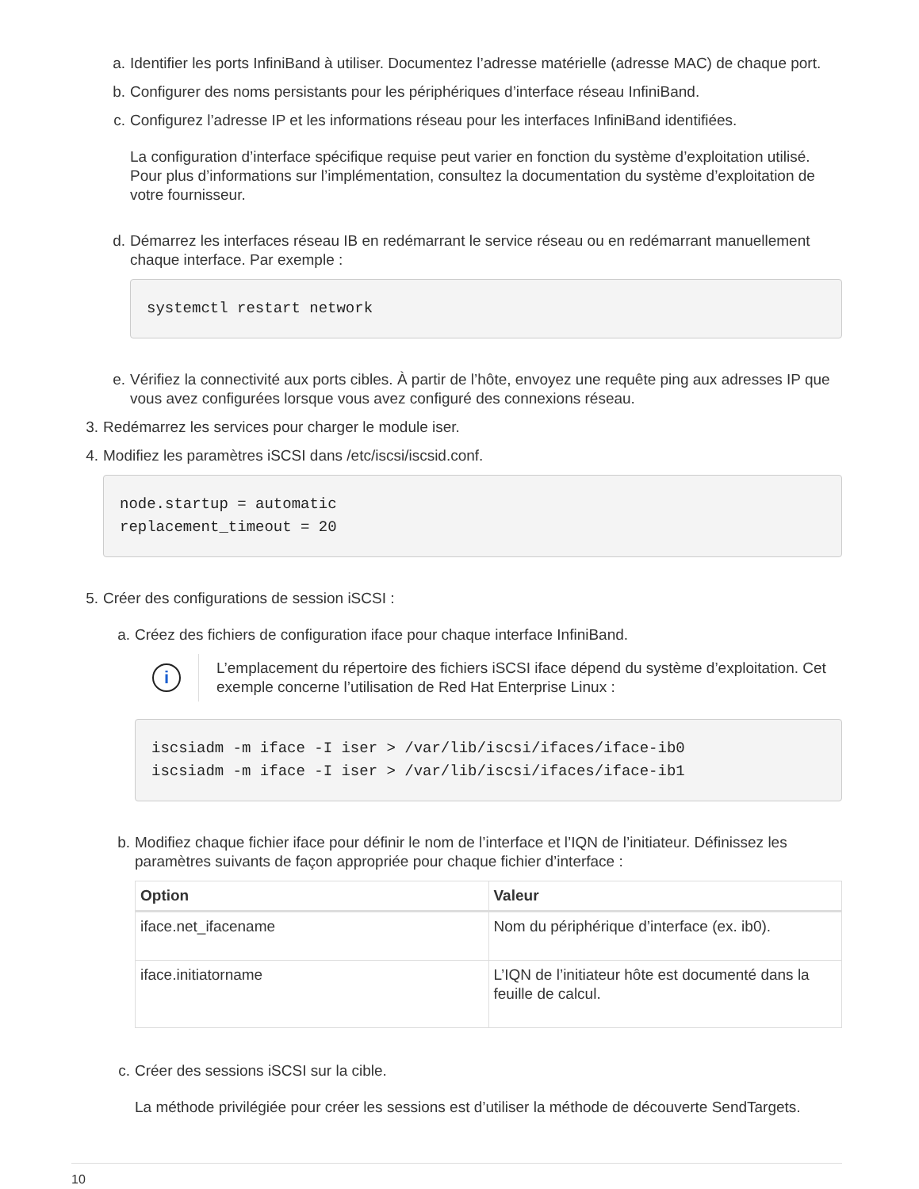a. Identifier les ports InfiniBand à utiliser. Documentez l’adresse matérielle (adresse MAC) de chaque port.
b. Configurer des noms persistants pour les périphériques d’interface réseau InfiniBand.
c. Configurez l’adresse IP et les informations réseau pour les interfaces InfiniBand identifiées.
La configuration d’interface spécifique requise peut varier en fonction du système d’exploitation utilisé. Pour plus d’informations sur l’implémentation, consultez la documentation du système d’exploitation de votre fournisseur.
d. Démarrez les interfaces réseau IB en redémarrant le service réseau ou en redémarrant manuellement chaque interface. Par exemple :
systemctl restart network
e. Vérifiez la connectivité aux ports cibles. À partir de l’hôte, envoyez une requête ping aux adresses IP que vous avez configurées lorsque vous avez configuré des connexions réseau.
3. Redémarrez les services pour charger le module iser.
4. Modifiez les paramètres iSCSI dans /etc/iscsi/iscsid.conf.
node.startup = automatic replacement_timeout = 20
5. Créer des configurations de session iSCSI :
a. Créez des fichiers de configuration iface pour chaque interface InfiniBand.
i
L’emplacement du répertoire des fichiers iSCSI iface dépend du système d’exploitation. Cet exemple concerne l’utilisation de Red Hat Enterprise Linux :
iscsiadm -m iface -I iser > /var/lib/iscsi/ifaces/iface-ib0 iscsiadm -m iface -I iser > /var/lib/iscsi/ifaces/iface-ib1
b. Modifiez chaque fichier iface pour définir le nom de l’interface et l’IQN de l’initiateur. Définissez les paramètres suivants de façon appropriée pour chaque fichier d’interface :
| Option | Valeur |
| --- | --- |
| iface.net_ifacename | Nom du périphérique d’interface (ex. ib0). |
| iface.initiatorname | L’IQN de l’initiateur hôte est documenté dans la feuille de calcul. |
c. Créer des sessions iSCSI sur la cible.
La méthode privilégiée pour créer les sessions est d’utiliser la méthode de découverte SendTargets.
10